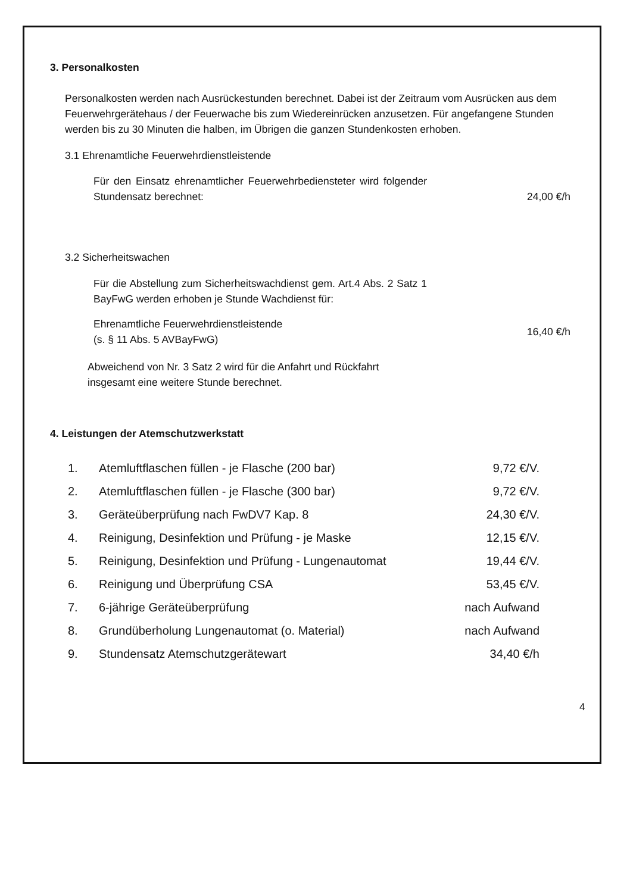3. Personalkosten
Personalkosten werden nach Ausrückestunden berechnet. Dabei ist der Zeitraum vom Ausrücken aus dem Feuerwehrgerätehaus / der Feuerwache bis zum Wiedereinrücken anzusetzen. Für angefangene Stunden werden bis zu 30 Minuten die halben, im Übrigen die ganzen Stundenkosten erhoben.
3.1 Ehrenamtliche Feuerwehrdienstleistende
Für den Einsatz ehrenamtlicher Feuerwehrbediensteter wird folgender Stundensatz berechnet:
24,00 €/h
3.2 Sicherheitswachen
Für die Abstellung zum Sicherheitswachdienst gem. Art.4 Abs. 2 Satz 1 BayFwG werden erhoben je Stunde Wachdienst für:
Ehrenamtliche Feuerwehrdienstleistende
(s. § 11 Abs. 5 AVBayFwG)
16,40 €/h
Abweichend von Nr. 3 Satz 2 wird für die Anfahrt und Rückfahrt
insgesamt eine weitere Stunde berechnet.
4. Leistungen der Atemschutzwerkstatt
| 1. | Atemluftflaschen füllen - je Flasche (200 bar) | 9,72 €/V. |
| 2. | Atemluftflaschen füllen - je Flasche (300 bar) | 9,72 €/V. |
| 3. | Geräteüberprüfung nach FwDV7 Kap. 8 | 24,30 €/V. |
| 4. | Reinigung, Desinfektion und Prüfung - je Maske | 12,15 €/V. |
| 5. | Reinigung, Desinfektion und Prüfung - Lungenautomat | 19,44 €/V. |
| 6. | Reinigung und Überprüfung CSA | 53,45 €/V. |
| 7. | 6-jährige Geräteüberprüfung | nach Aufwand |
| 8. | Grundüberholung Lungenautomat (o. Material) | nach Aufwand |
| 9. | Stundensatz Atemschutzgerätewart | 34,40 €/h |
4